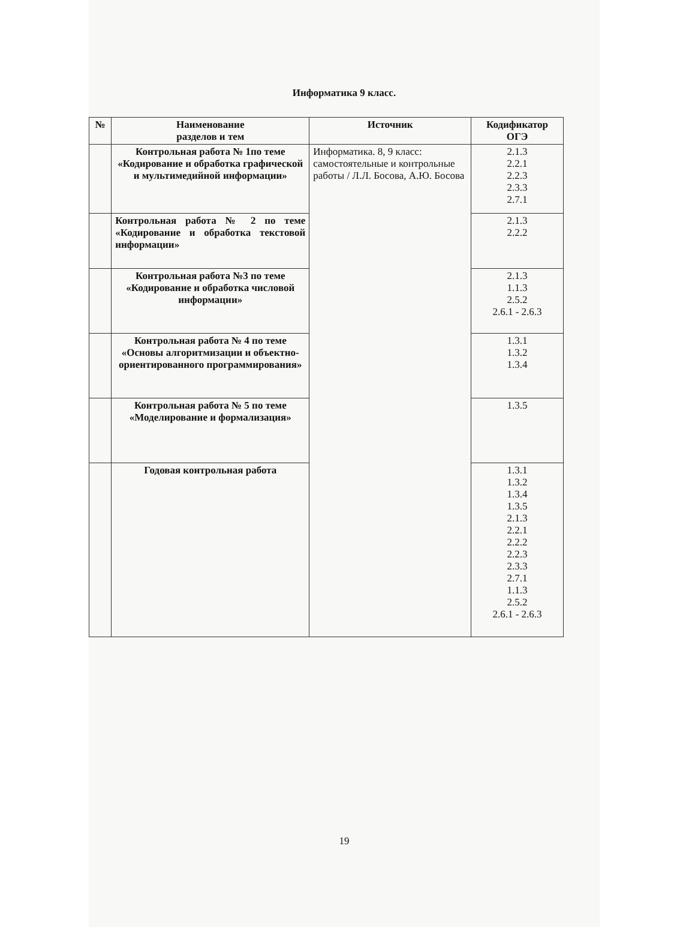Информатика 9 класс.
| № | Наименование разделов и тем | Источник | Кодификатор ОГЭ |
| --- | --- | --- | --- |
| | Контрольная работа № 1по теме «Кодирование и обработка графической и мультимедийной информации» | Информатика. 8, 9 класс: самостоятельные и контрольные работы / Л.Л. Босова, А.Ю. Босова | 2.1.3 2.2.1 2.2.3 2.3.3 2.7.1 |
| | Контрольная работа № 2 по теме «Кодирование и обработка текстовой информации» | | 2.1.3 2.2.2 |
| | Контрольная работа №3 по теме «Кодирование и обработка числовой информации» | | 2.1.3 1.1.3 2.5.2 2.6.1 - 2.6.3 |
| | Контрольная работа № 4 по теме «Основы алгоритмизации и объектно-ориентированного программирования» | | 1.3.1 1.3.2 1.3.4 |
| | Контрольная работа № 5 по теме «Моделирование и формализация» | | 1.3.5 |
| | Годовая контрольная работа | | 1.3.1 1.3.2 1.3.4 1.3.5 2.1.3 2.2.1 2.2.2 2.2.3 2.3.3 2.7.1 1.1.3 2.5.2 2.6.1 - 2.6.3 |
19